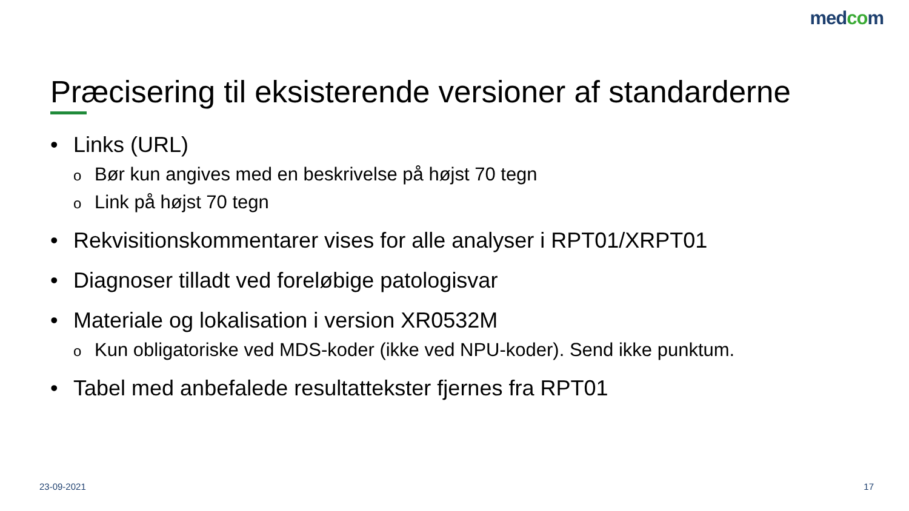medcom
Præcisering til eksisterende versioner af standarderne
• Links (URL)
o Bør kun angives med en beskrivelse på højst 70 tegn
o Link på højst 70 tegn
• Rekvisitionskommentarer vises for alle analyser i RPT01/XRPT01
• Diagnoser tilladt ved foreløbige patologisvar
• Materiale og lokalisation i version XR0532M
o Kun obligatoriske ved MDS-koder (ikke ved NPU-koder). Send ikke punktum.
• Tabel med anbefalede resultattekster fjernes fra RPT01
23-09-2021 17